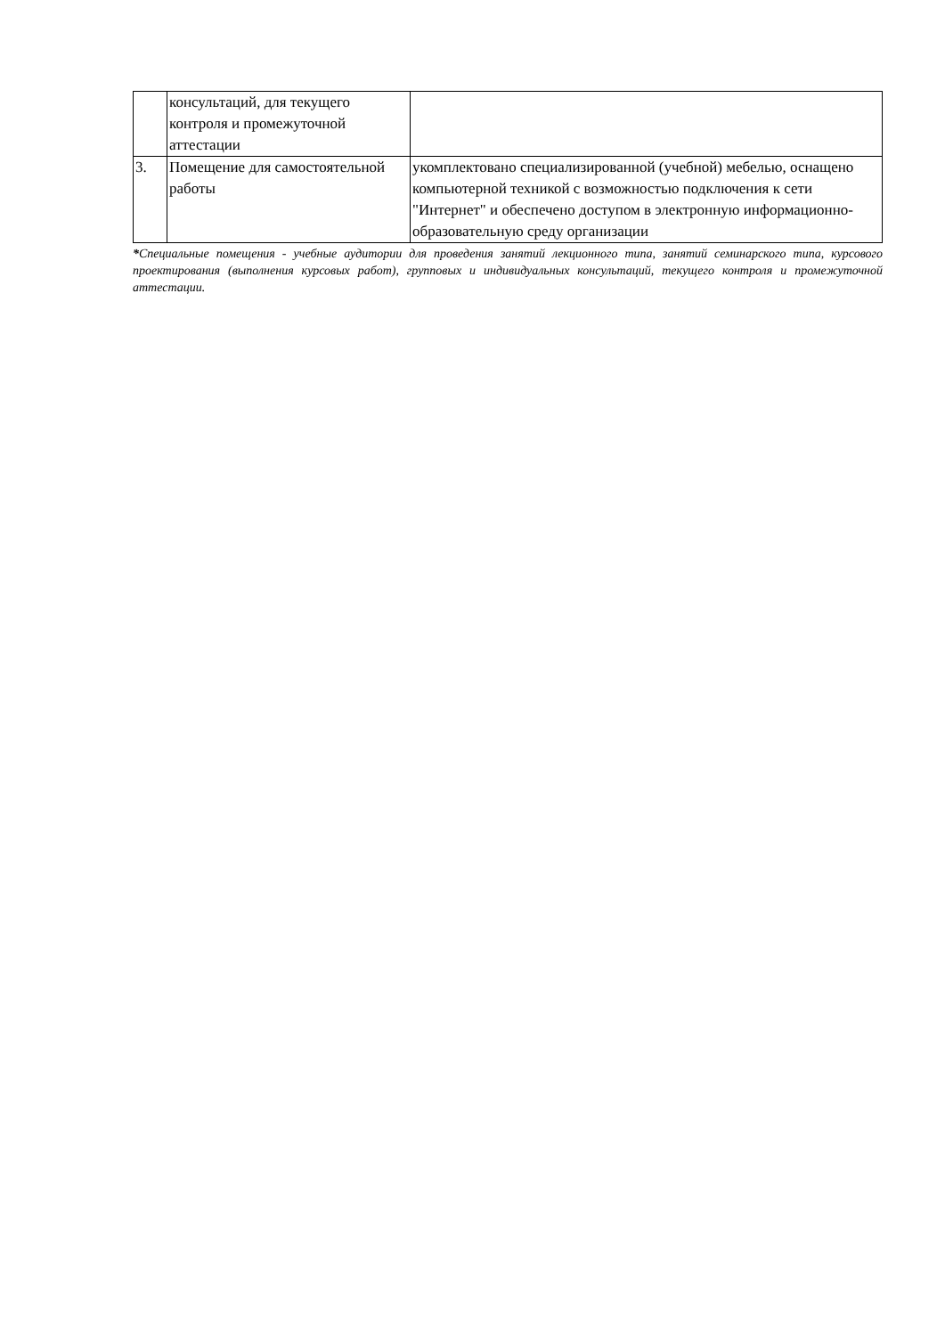| | консультаций, для текущего контроля и промежуточной аттестации | |
| 3. | Помещение для самостоятельной работы | укомплектовано специализированной (учебной) мебелью, оснащено компьютерной техникой с возможностью подключения к сети "Интернет" и обеспечено доступом в электронную информационно-образовательную среду организации |
*Специальные помещения - учебные аудитории для проведения занятий лекционного типа, занятий семинарского типа, курсового проектирования (выполнения курсовых работ), групповых и индивидуальных консультаций, текущего контроля и промежуточной аттестации.